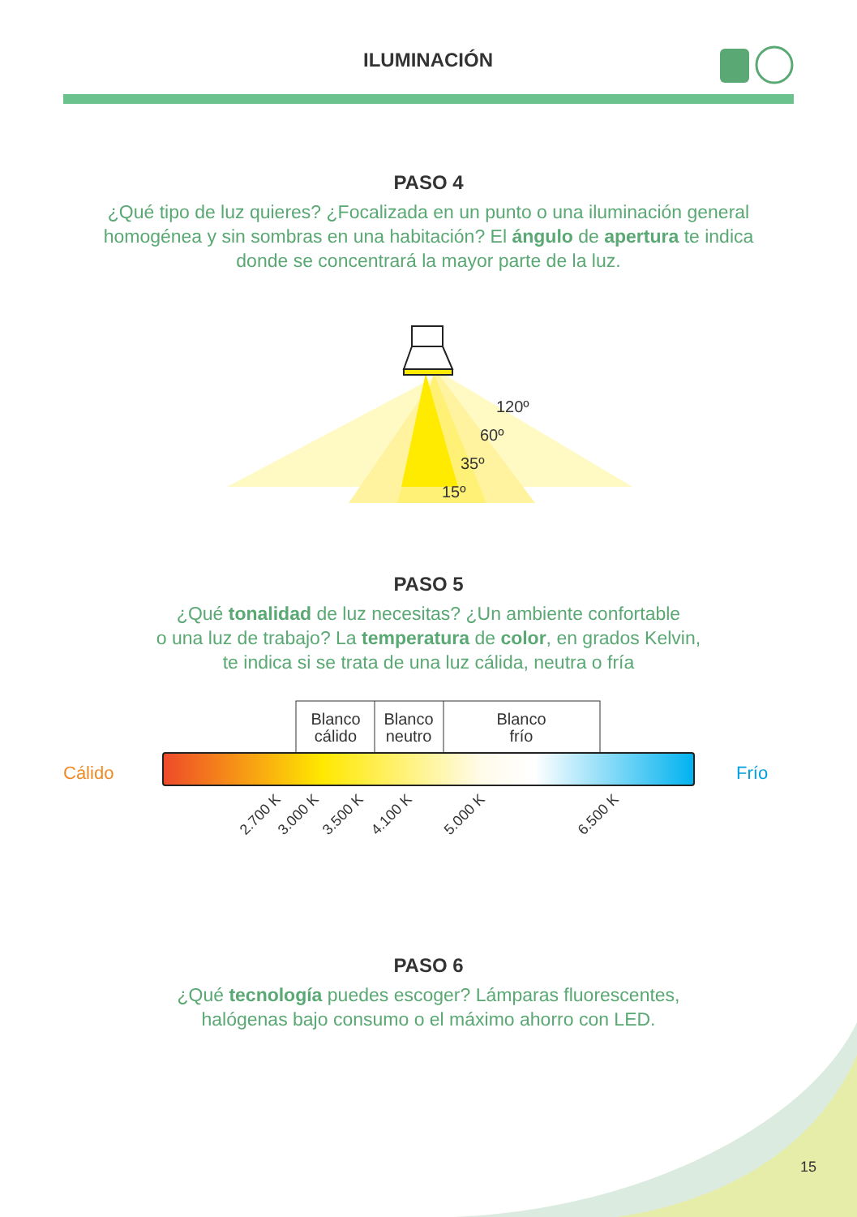120º
60º
35º
15º
Blanco
cálido
Blanco
neutro
Blanco
frío
Cálido
Frío
2.700 K
3.000 K
3.500 K
4.100 K
5.000 K
6.500 K
ILUMINACIÓN
PASO 4
¿Qué tipo de luz quieres? ¿Focalizada en un punto o una iluminación general homogénea y sin sombras en una habitación? El ángulo de apertura te indica donde se concentrará la mayor parte de la luz.
PASO 5
¿Qué tonalidad de luz necesitas? ¿Un ambiente confortable
o una luz de trabajo? La temperatura de color, en grados Kelvin,
te indica si se trata de una luz cálida, neutra o fría
PASO 6
¿Qué tecnología puedes escoger? Lámparas fluorescentes,
halógenas bajo consumo o el máximo ahorro con LED.
15